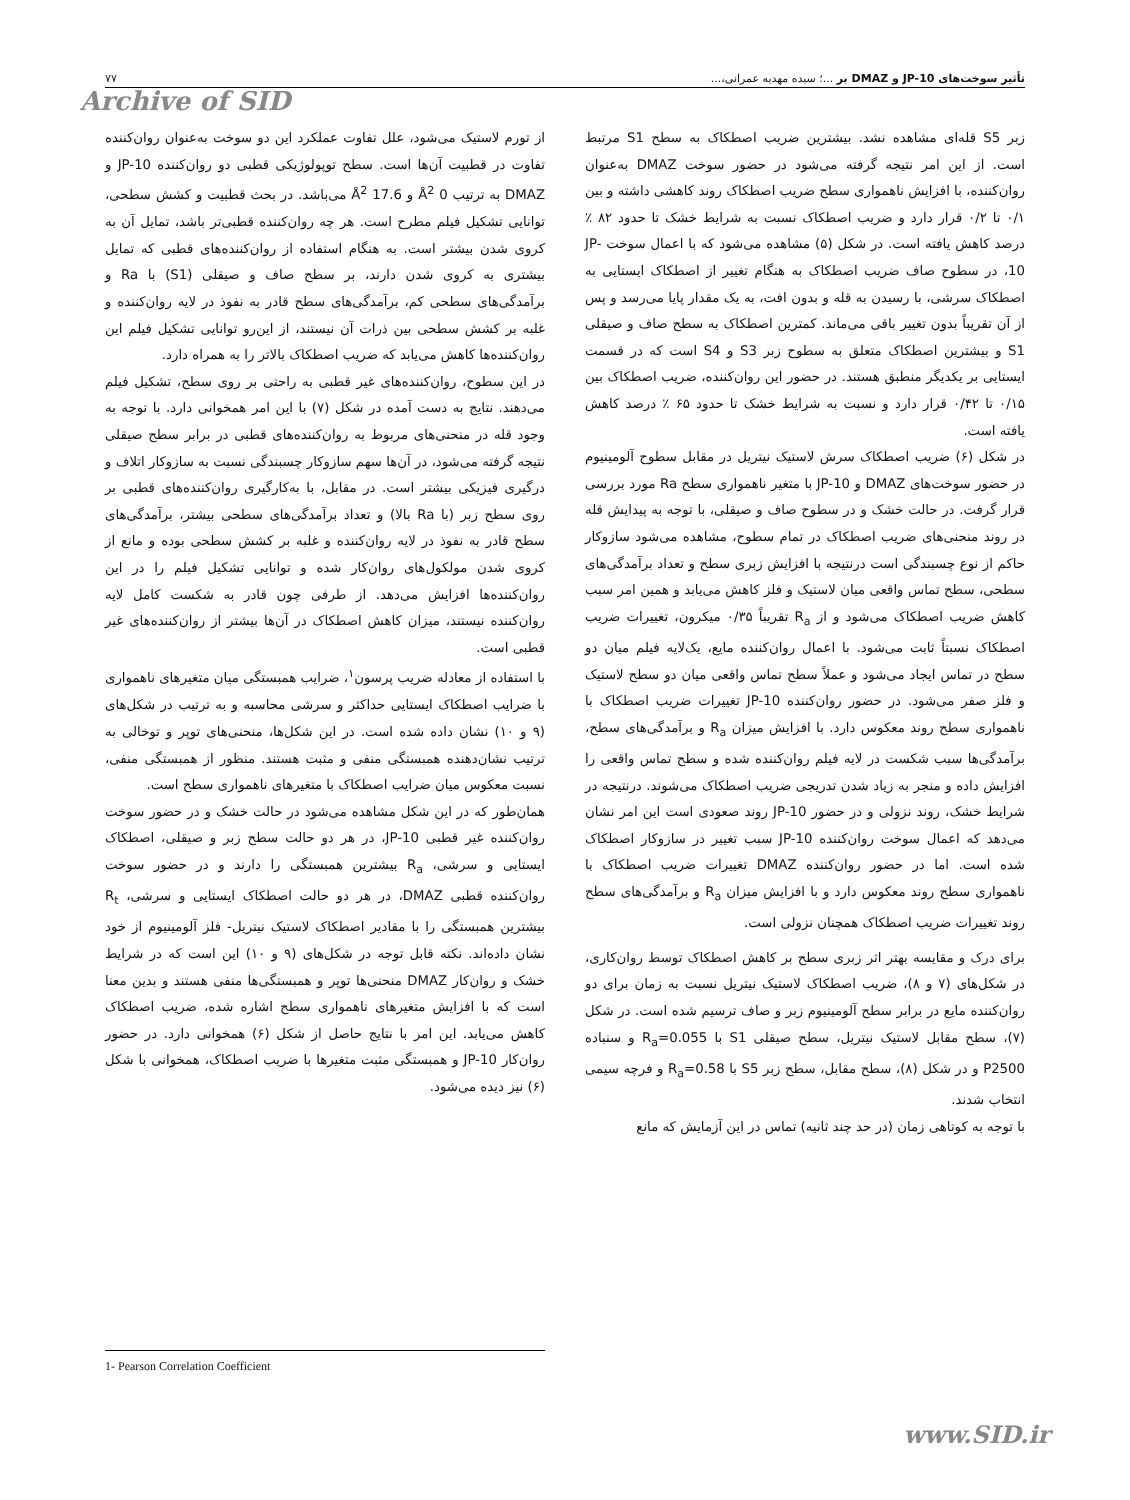تأثیر سوخت‌های JP-10 و DMAZ بر ...؛ سیده مهدیه عمرانی،... ۷۷
Archive of SID
زبر S5 قله‌ای مشاهده نشد. بیشترین ضریب اصطکاک به سطح S1 مرتبط است. از این امر نتیجه گرفته می‌شود در حضور سوخت DMAZ به‌عنوان روان‌کننده، با افزایش ناهمواری سطح ضریب اصطکاک روند کاهشی داشته و بین ۰/۱ تا ۰/۲ قرار دارد و ضریب اصطکاک نسبت به شرایط خشک تا حدود ۸۲ ٪ درصد کاهش یافته است. در شکل (۵) مشاهده می‌شود که با اعمال سوخت JP-10، در سطوح صاف ضریب اصطکاک به هنگام تغییر از اصطکاک ایستایی به اصطکاک سرشی، با رسیدن به قله و بدون افت، به یک مقدار پایا می‌رسد و پس از آن تقریباً بدون تغییر باقی می‌ماند. کمترین اصطکاک به سطح صاف و صیقلی S1 و بیشترین اصطکاک متعلق به سطوح زبر S3 و S4 است که در قسمت ایستایی بر یکدیگر منطبق هستند. در حضور این روان‌کننده، ضریب اصطکاک بین ۰/۱۵ تا ۰/۴۲ قرار دارد و نسبت به شرایط خشک تا حدود ۶۵ ٪ درصد کاهش یافته است.
در شکل (۶) ضریب اصطکاک سرش لاستیک نیتریل در مقابل سطوح آلومینیوم در حضور سوخت‌های DMAZ و JP-10 با متغیر ناهمواری سطح Ra مورد بررسی قرار گرفت. در حالت خشک و در سطوح صاف و صیقلی، با توجه به پیدایش قله در روند منحنی‌های ضریب اصطکاک در تمام سطوح، مشاهده می‌شود سازوکار حاکم از نوع چسبندگی است درنتیجه با افزایش زبری سطح و تعداد برآمدگی‌های سطحی، سطح تماس واقعی میان لاستیک و فلز کاهش می‌یابد و همین امر سبب کاهش ضریب اصطکاک می‌شود و از R<sub>a</sub> تقریباً ۰/۳۵ میکرون، تغییرات ضریب اصطکاک نسبتاً ثابت می‌شود. با اعمال روان‌کننده مایع، یک‌لایه فیلم میان دو سطح در تماس ایجاد می‌شود و عملاً سطح تماس واقعی میان دو سطح لاستیک و فلز صفر می‌شود. در حضور روان‌کننده JP-10 تغییرات ضریب اصطکاک با ناهمواری سطح روند معکوس دارد. با افزایش میزان R<sub>a</sub> و برآمدگی‌های سطح، برآمدگی‌ها سبب شکست در لایه فیلم روان‌کننده شده و سطح تماس واقعی را افزایش داده و منجر به زیاد شدن تدریجی ضریب اصطکاک می‌شوند. درنتیجه در شرایط خشک، روند نزولی و در حضور JP-10 روند صعودی است این امر نشان می‌دهد که اعمال سوخت روان‌کننده JP-10 سبب تغییر در سازوکار اصطکاک شده است. اما در حضور روان‌کننده DMAZ تغییرات ضریب اصطکاک با ناهمواری سطح روند معکوس دارد و با افزایش میزان R<sub>a</sub> و برآمدگی‌های سطح روند تغییرات ضریب اصطکاک همچنان نزولی است.
برای درک و مقایسه بهتر اثر زبری سطح بر کاهش اصطکاک توسط روان‌کاری، در شکل‌های (۷ و ۸)، ضریب اصطکاک لاستیک نیتریل نسبت به زمان برای دو روان‌کننده مایع در برابر سطح آلومینیوم زبر و صاف ترسیم شده است. در شکل (۷)، سطح مقابل لاستیک نیتریل، سطح صیقلی S1 با R<sub>a</sub>=0.055 و سنباده P2500 و در شکل (۸)، سطح مقابل، سطح زبر S5 با R<sub>a</sub>=0.58 و فرچه سیمی انتخاب شدند.
با توجه به کوتاهی زمان (در حد چند ثانیه) تماس در این آزمایش که مانع
از تورم لاستیک می‌شود، علل تفاوت عملکرد این دو سوخت به‌عنوان روان‌کننده تفاوت در قطبیت آن‌ها است. سطح توپولوژیکی قطبی دو روان‌کننده JP-10 و DMAZ به ترتیب 0 Å<sup>2</sup> و 17.6 Å<sup>2</sup> می‌باشد. در بحث قطبیت و کشش سطحی، توانایی تشکیل فیلم مطرح است. هر چه روان‌کننده قطبی‌تر باشد، تمایل آن به کروی شدن بیشتر است. به هنگام استفاده از روان‌کننده‌های قطبی که تمایل بیشتری به کروی شدن دارند، بر سطح صاف و صیقلی (S1) با Ra و برآمدگی‌های سطحی کم، برآمدگی‌های سطح قادر به نفوذ در لایه روان‌کننده و غلبه بر کشش سطحی بین ذرات آن نیستند، از این‌رو توانایی تشکیل فیلم این روان‌کننده‌ها کاهش می‌یابد که ضریب اصطکاک بالاتر را به همراه دارد.
در این سطوح، روان‌کننده‌های غیر قطبی به راحتی بر روی سطح، تشکیل فیلم می‌دهند. نتایج به دست آمده در شکل (۷) با این امر همخوانی دارد. با توجه به وجود قله در منحنی‌های مربوط به روان‌کننده‌های قطبی در برابر سطح صیقلی نتیجه گرفته می‌شود، در آن‌ها سهم سازوکار چسبندگی نسبت به سازوکار اتلاف و درگیری فیزیکی بیشتر است. در مقابل، با به‌کارگیری روان‌کننده‌های قطبی بر روی سطح زبر (با Ra بالا) و تعداد برآمدگی‌های سطحی بیشتر، برآمدگی‌های سطح قادر به نفوذ در لایه روان‌کننده و غلبه بر کشش سطحی بوده و مانع از کروی شدن مولکول‌های روان‌کار شده و توانایی تشکیل فیلم را در این روان‌کننده‌ها افزایش می‌دهد. از طرفی چون قادر به شکست کامل لایه روان‌کننده نیستند، میزان کاهش اصطکاک در آن‌ها بیشتر از روان‌کننده‌های غیر قطبی است.
با استفاده از معادله ضریب پرسون<sup>۱</sup>، ضرایب همبستگی میان متغیرهای ناهمواری با ضرایب اصطکاک ایستایی حداکثر و سرشی محاسبه و به ترتیب در شکل‌های (۹ و ۱۰) نشان داده شده است. در این شکل‌ها، منحنی‌های توپر و توخالی به ترتیب نشان‌دهنده همبستگی منفی و مثبت هستند. منظور از همبستگی منفی، نسبت معکوس میان ضرایب اصطکاک با متغیرهای ناهمواری سطح است.
همان‌طور که در این شکل مشاهده می‌شود در حالت خشک و در حضور سوخت روان‌کننده غیر قطبی JP-10، در هر دو حالت سطح زبر و صیقلی، اصطکاک ایستایی و سرشی، R<sub>a</sub> بیشترین همبستگی را دارند و در حضور سوخت روان‌کننده قطبی DMAZ، در هر دو حالت اصطکاک ایستایی و سرشی، R<sub>t</sub> بیشترین همبستگی را با مقادیر اصطکاک لاستیک نیتریل- فلز آلومینیوم از خود نشان داده‌اند. نکته قابل توجه در شکل‌های (۹ و ۱۰) این است که در شرایط خشک و روان‌کار DMAZ منحنی‌ها توپر و همبستگی‌ها منفی هستند و بدین معنا است که با افزایش متغیرهای ناهمواری سطح اشاره شده، ضریب اصطکاک کاهش می‌یابد. این امر با نتایج حاصل از شکل (۶) همخوانی دارد. در حضور روان‌کار JP-10 و همبستگی مثبت متغیرها با ضریب اصطکاک، همخوانی با شکل (۶) نیز دیده می‌شود.
1- Pearson Correlation Coefficient
www.SID.ir